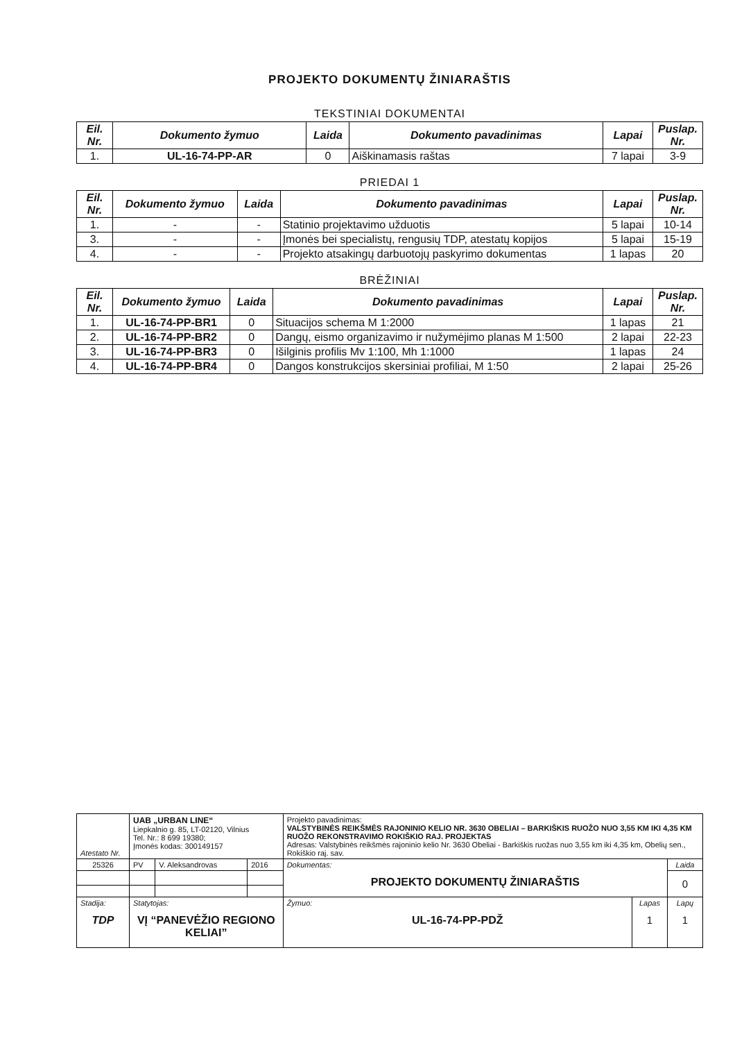PROJEKTO DOKUMENTŲ ŽINIARAŠTIS
TEKSTINIAI DOKUMENTAI
| Eil. Nr. | Dokumento žymuo | Laida | Dokumento pavadinimas | Lapai | Puslap. Nr. |
| --- | --- | --- | --- | --- | --- |
| 1. | UL-16-74-PP-AR | 0 | Aiškinamasis raštas | 7 lapai | 3-9 |
PRIEDAI 1
| Eil. Nr. | Dokumento žymuo | Laida | Dokumento pavadinimas | Lapai | Puslap. Nr. |
| --- | --- | --- | --- | --- | --- |
| 1. | - | - | Statinio projektavimo užduotis | 5 lapai | 10-14 |
| 3. | - | - | Įmonės bei specialistų, rengusių TDP, atestatų kopijos | 5 lapai | 15-19 |
| 4. | - | - | Projekto atsakingų darbuotojų paskyrimo dokumentas | 1 lapas | 20 |
BRĖŽINIAI
| Eil. Nr. | Dokumento žymuo | Laida | Dokumento pavadinimas | Lapai | Puslap. Nr. |
| --- | --- | --- | --- | --- | --- |
| 1. | UL-16-74-PP-BR1 | 0 | Situacijos schema M 1:2000 | 1 lapas | 21 |
| 2. | UL-16-74-PP-BR2 | 0 | Dangų, eismo organizavimo ir nužymėjimo planas M 1:500 | 2 lapai | 22-23 |
| 3. | UL-16-74-PP-BR3 | 0 | Išilginis profilis Mv 1:100, Mh 1:1000 | 1 lapas | 24 |
| 4. | UL-16-74-PP-BR4 | 0 | Dangos konstrukcijos skersiniai profiliai, M 1:50 | 2 lapai | 25-26 |
| Atestato Nr. | UAB „URBAN LINE“ Liepkalnio g. 85, LT-02120, Vilnius Tel. Nr.: 8 699 19380; Įmonės kodas: 300149157 | | | Projekto pavadinimas: VALSTYBINĖS REIKŠMĖS RAJONINIO KELIO NR. 3630 OBELIAI – BARKIŠKIS RUOŽO NUO 3,55 KM IKI 4,35 KM RUOŽO REKONSTRAVIMO ROKIŠKIO RAJ. PROJEKTAS Adresas: Valstybinės reikšmės rajoninio kelio Nr. 3630 Obeliai - Barkiškis ruožas nuo 3,55 km iki 4,35 km, Obelių sen., Rokiškio raj. sav. | | |
| 25326 | PV | V. Aleksandrovas | 2016 | Dokumentas: PROJEKTO DOKUMENTŲ ŽINIARAŠTIS | | Laida |
| | | | | | | 0 |
| Stadija: TDP | Statytojas: VĮ “PANEVĖŽIO REGIONO KELIAI” | | | Žymuo: UL-16-74-PP-PDŽ | Lapas 1 | Lapų 1 |